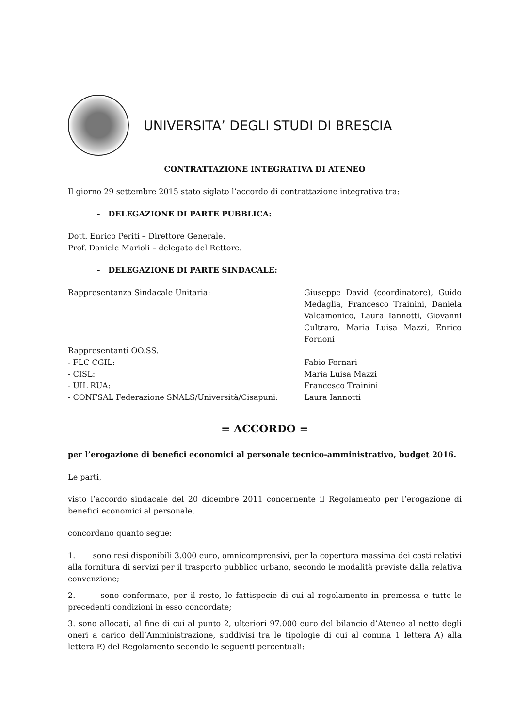UNIVERSITA’ DEGLI STUDI DI BRESCIA
CONTRATTAZIONE INTEGRATIVA DI ATENEO
Il giorno 29 settembre 2015 stato siglato l’accordo di contrattazione integrativa tra:
- DELEGAZIONE DI PARTE PUBBLICA:
Dott. Enrico Periti – Direttore Generale.
Prof. Daniele Marioli – delegato del Rettore.
- DELEGAZIONE DI PARTE SINDACALE:
Rappresentanza Sindacale Unitaria: Giuseppe David (coordinatore), Guido Medaglia, Francesco Trainini, Daniela Valcamonico, Laura Iannotti, Giovanni Cultraro, Maria Luisa Mazzi, Enrico Fornoni
Rappresentanti OO.SS.
- FLC CGIL: Fabio Fornari
- CISL: Maria Luisa Mazzi
- UIL RUA: Francesco Trainini
- CONFSAL Federazione SNALS/Università/Cisapuni: Laura Iannotti
= ACCORDO =
per l’erogazione di benefici economici al personale tecnico-amministrativo, budget 2016.
Le parti,
visto l’accordo sindacale del 20 dicembre 2011 concernente il Regolamento per l’erogazione di benefici economici al personale,
concordano quanto segue:
1. sono resi disponibili 3.000 euro, omnicomprensivi, per la copertura massima dei costi relativi alla fornitura di servizi per il trasporto pubblico urbano, secondo le modalità previste dalla relativa convenzione;
2. sono confermate, per il resto, le fattispecie di cui al regolamento in premessa e tutte le precedenti condizioni in esso concordate;
3. sono allocati, al fine di cui al punto 2, ulteriori 97.000 euro del bilancio d’Ateneo al netto degli oneri a carico dell’Amministrazione, suddivisi tra le tipologie di cui al comma 1 lettera A) alla lettera E) del Regolamento secondo le seguenti percentuali: